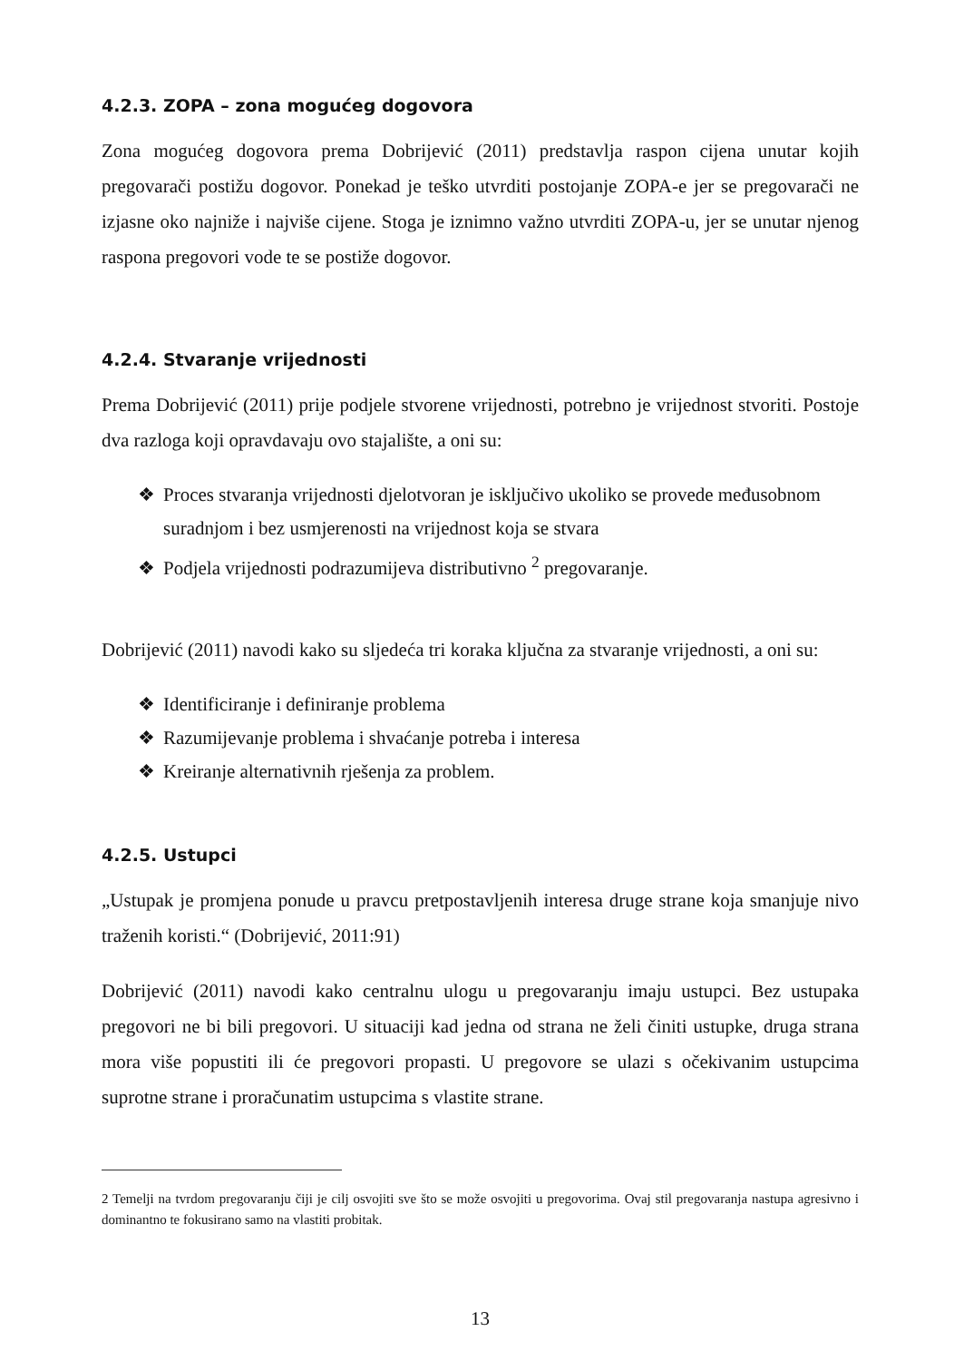4.2.3. ZOPA – zona mogućeg dogovora
Zona mogućeg dogovora prema Dobrijević (2011) predstavlja raspon cijena unutar kojih pregovarači postižu dogovor. Ponekad je teško utvrditi postojanje ZOPA-e jer se pregovarači ne izjasne oko najniže i najviše cijene. Stoga je iznimno važno utvrditi ZOPA-u, jer se unutar njenog raspona pregovori vode te se postiže dogovor.
4.2.4. Stvaranje vrijednosti
Prema Dobrijević (2011) prije podjele stvorene vrijednosti, potrebno je vrijednost stvoriti. Postoje dva razloga koji opravdavaju ovo stajalište, a oni su:
❖ Proces stvaranja vrijednosti djelotvoran je isključivo ukoliko se provede međusobnom suradnjom i bez usmjerenosti na vrijednost koja se stvara
❖ Podjela vrijednosti podrazumijeva distributivno <sup>2</sup> pregovaranje.
Dobrijević (2011) navodi kako su sljedeća tri koraka ključna za stvaranje vrijednosti, a oni su:
❖ Identificiranje i definiranje problema
❖ Razumijevanje problema i shvaćanje potreba i interesa
❖ Kreiranje alternativnih rješenja za problem.
4.2.5. Ustupci
„Ustupak je promjena ponude u pravcu pretpostavljenih interesa druge strane koja smanjuje nivo traženih koristi.“ (Dobrijević, 2011:91)
Dobrijević (2011) navodi kako centralnu ulogu u pregovaranju imaju ustupci. Bez ustupaka pregovori ne bi bili pregovori. U situaciji kad jedna od strana ne želi činiti ustupke, druga strana mora više popustiti ili će pregovori propasti. U pregovore se ulazi s očekivanim ustupcima suprotne strane i proračunatim ustupcima s vlastite strane.
2 Temelji na tvrdom pregovaranju čiji je cilj osvojiti sve što se može osvojiti u pregovorima. Ovaj stil pregovaranja nastupa agresivno i dominantno te fokusirano samo na vlastiti probitak.
13